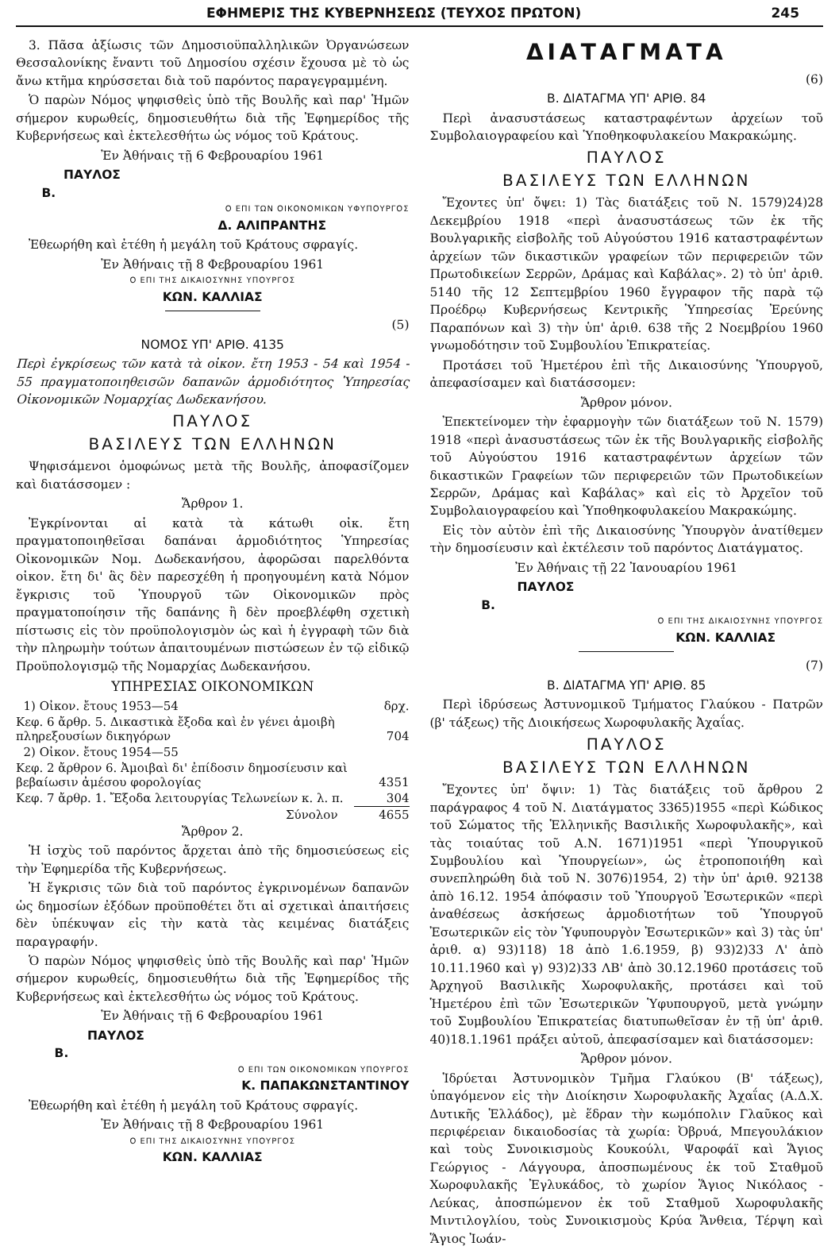ΕΦΗΜΕΡΙΣ ΤΗΣ ΚΥΒΕΡΝΗΣΕΩΣ (ΤΕΥΧΟΣ ΠΡΩΤΟΝ) 245
3. Πᾶσα ἀξίωσις τῶν Δημοσιοϋπαλληλικῶν Ὀργανώσεων Θεσσαλονίκης ἔναντι τοῦ Δημοσίου σχέσιν ἔχουσα μὲ τὸ ὡς ἄνω κτῆμα κηρύσσεται διὰ τοῦ παρόντος παραγεγραμμένη.
Ὁ παρὼν Νόμος ψηφισθεὶς ὑπὸ τῆς Βουλῆς καὶ παρ' Ἡμῶν σήμερον κυρωθείς, δημοσιευθήτω διὰ τῆς Ἐφημερίδος τῆς Κυβερνήσεως καὶ ἐκτελεσθήτω ὡς νόμος τοῦ Κράτους.
Ἐν Ἀθήναις τῇ 6 Φεβρουαρίου 1961
ΠΑΥΛΟΣ
Β.
Ο ΕΠΙ ΤΩΝ ΟΙΚΟΝΟΜΙΚΩΝ ΥΦΥΠΟΥΡΓΟΣ
Δ. ΑΛΙΠΡΑΝΤΗΣ
Ἐθεωρήθη καὶ ἐτέθη ἡ μεγάλη τοῦ Κράτους σφραγίς.
Ἐν Ἀθήναις τῇ 8 Φεβρουαρίου 1961
Ο ΕΠΙ ΤΗΣ ΔΙΚΑΙΟΣΥΝΗΣ ΥΠΟΥΡΓΟΣ
ΚΩΝ. ΚΑΛΛΙΑΣ
(5)
ΝΟΜΟΣ ΥΠ' ΑΡΙΘ. 4135
Περὶ ἐγκρίσεως τῶν κατὰ τὰ οἰκον. ἔτη 1953 - 54 καὶ 1954 - 55 πραγματοποιηθεισῶν δαπανῶν ἁρμοδιότητος Ὑπηρεσίας Οἰκονομικῶν Νομαρχίας Δωδεκανήσου.
ΠΑΥΛΟΣ
ΒΑΣΙΛΕΥΣ ΤΩΝ ΕΛΛΗΝΩΝ
Ψηφισάμενοι ὁμοφώνως μετὰ τῆς Βουλῆς, ἀποφασίζομεν καὶ διατάσσομεν :
Ἄρθρον 1.
Ἐγκρίνονται αἱ κατὰ τὰ κάτωθι οἰκ. ἔτη πραγματοποιηθεῖσαι δαπάναι ἁρμοδιότητος Ὑπηρεσίας Οἰκονομικῶν Νομ. Δωδεκανήσου, ἀφορῶσαι παρελθόντα οἰκον. ἔτη δι' ἃς δὲν παρεσχέθη ἡ προηγουμένη κατὰ Νόμον ἔγκρισις τοῦ Ὑπουργοῦ τῶν Οἰκονομικῶν πρὸς πραγματοποίησιν τῆς δαπάνης ἢ δὲν προεβλέφθη σχετικὴ πίστωσις εἰς τὸν προϋπολογισμὸν ὡς καὶ ἡ ἐγγραφὴ τῶν διὰ τὴν πληρωμὴν τούτων ἀπαιτουμένων πιστώσεων ἐν τῷ εἰδικῷ Προϋπολογισμῷ τῆς Νομαρχίας Δωδεκανήσου.
ΥΠΗΡΕΣΙΑΣ ΟΙΚΟΝΟΜΙΚΩΝ
| 1) Οἰκον. ἔτους 1953—54 | δρχ. |
| Κεφ. 6 ἄρθρ. 5. Δικαστικὰ ἔξοδα καὶ ἐν γένει ἀμοιβὴ πληρεξουσίων δικηγόρων | 704 |
| 2) Οἰκον. ἔτους 1954—55 | |
| Κεφ. 2 ἄρθρον 6. Ἀμοιβαὶ δι' ἐπίδοσιν δημοσίευσιν καὶ βεβαίωσιν ἀμέσου φορολογίας | 4351 |
| Κεφ. 7 ἄρθρ. 1. Ἔξοδα λειτουργίας Τελωνείων κ. λ. π. | 304 |
| Σύνολον | 4655 |
Ἄρθρον 2.
Ἡ ἰσχὺς τοῦ παρόντος ἄρχεται ἀπὸ τῆς δημοσιεύσεως εἰς τὴν Ἐφημερίδα τῆς Κυβερνήσεως.
Ἡ ἔγκρισις τῶν διὰ τοῦ παρόντος ἐγκρινομένων δαπανῶν ὡς δημοσίων ἐξόδων προϋποθέτει ὅτι αἱ σχετικαὶ ἀπαιτήσεις δὲν ὑπέκυψαν εἰς τὴν κατὰ τὰς κειμένας διατάξεις παραγραφήν.
Ὁ παρὼν Νόμος ψηφισθεὶς ὑπὸ τῆς Βουλῆς καὶ παρ' Ἡμῶν σήμερον κυρωθείς, δημοσιευθήτω διὰ τῆς Ἐφημερίδος τῆς Κυβερνήσεως καὶ ἐκτελεσθήτω ὡς νόμος τοῦ Κράτους.
Ἐν Ἀθήναις τῇ 6 Φεβρουαρίου 1961
ΠΑΥΛΟΣ
Β.
Ο ΕΠΙ ΤΩΝ ΟΙΚΟΝΟΜΙΚΩΝ ΥΠΟΥΡΓΟΣ
Κ. ΠΑΠΑΚΩΝΣΤΑΝΤΙΝΟΥ
Ἐθεωρήθη καὶ ἐτέθη ἡ μεγάλη τοῦ Κράτους σφραγίς.
Ἐν Ἀθήναις τῇ 8 Φεβρουαρίου 1961
Ο ΕΠΙ ΤΗΣ ΔΙΚΑΙΟΣΥΝΗΣ ΥΠΟΥΡΓΟΣ
ΚΩΝ. ΚΑΛΛΙΑΣ
ΔΙΑΤΑΓΜΑΤΑ
(6)
Β. ΔΙΑΤΑΓΜΑ ΥΠ' ΑΡΙΘ. 84
Περὶ ἀνασυστάσεως καταστραφέντων ἀρχείων τοῦ Συμβολαιογραφείου καὶ Ὑποθηκοφυλακείου Μακρακώμης.
ΠΑΥΛΟΣ
ΒΑΣΙΛΕΥΣ ΤΩΝ ΕΛΛΗΝΩΝ
Ἔχοντες ὑπ' ὄψει: 1) Τὰς διατάξεις τοῦ Ν. 1579)24)28 Δεκεμβρίου 1918 «περὶ ἀνασυστάσεως τῶν ἐκ τῆς Βουλγαρικῆς εἰσβολῆς τοῦ Αὐγούστου 1916 καταστραφέντων ἀρχείων τῶν δικαστικῶν γραφείων τῶν περιφερειῶν τῶν Πρωτοδικείων Σερρῶν, Δράμας καὶ Καβάλας». 2) τὸ ὑπ' ἀριθ. 5140 τῆς 12 Σεπτεμβρίου 1960 ἔγγραφον τῆς παρὰ τῷ Προέδρῳ Κυβερνήσεως Κεντρικῆς Ὑπηρεσίας Ἐρεύνης Παραπόνων καὶ 3) τὴν ὑπ' ἀριθ. 638 τῆς 2 Νοεμβρίου 1960 γνωμοδότησιν τοῦ Συμβουλίου Ἐπικρατείας.
Προτάσει τοῦ Ἡμετέρου ἐπὶ τῆς Δικαιοσύνης Ὑπουργοῦ, ἀπεφασίσαμεν καὶ διατάσσομεν:
Ἄρθρον μόνον.
Ἐπεκτείνομεν τὴν ἐφαρμογὴν τῶν διατάξεων τοῦ Ν. 1579) 1918 «περὶ ἀνασυστάσεως τῶν ἐκ τῆς Βουλγαρικῆς εἰσβολῆς τοῦ Αὐγούστου 1916 καταστραφέντων ἀρχείων τῶν δικαστικῶν Γραφείων τῶν περιφερειῶν τῶν Πρωτοδικείων Σερρῶν, Δράμας καὶ Καβάλας» καὶ εἰς τὸ Ἀρχεῖον τοῦ Συμβολαιογραφείου καὶ Ὑποθηκοφυλακείου Μακρακώμης.
Εἰς τὸν αὐτὸν ἐπὶ τῆς Δικαιοσύνης Ὑπουργὸν ἀνατίθεμεν τὴν δημοσίευσιν καὶ ἐκτέλεσιν τοῦ παρόντος Διατάγματος.
Ἐν Ἀθήναις τῇ 22 Ἰανουαρίου 1961
ΠΑΥΛΟΣ
Β.
Ο ΕΠΙ ΤΗΣ ΔΙΚΑΙΟΣΥΝΗΣ ΥΠΟΥΡΓΟΣ
ΚΩΝ. ΚΑΛΛΙΑΣ
(7)
Β. ΔΙΑΤΑΓΜΑ ΥΠ' ΑΡΙΘ. 85
Περὶ ἱδρύσεως Ἀστυνομικοῦ Τμήματος Γλαύκου - Πατρῶν (β' τάξεως) τῆς Διοικήσεως Χωροφυλακῆς Ἀχαΐας.
ΠΑΥΛΟΣ
ΒΑΣΙΛΕΥΣ ΤΩΝ ΕΛΛΗΝΩΝ
Ἔχοντες ὑπ' ὄψιν: 1) Τὰς διατάξεις τοῦ ἄρθρου 2 παράγραφος 4 τοῦ Ν. Διατάγματος 3365)1955 «περὶ Κώδικος τοῦ Σώματος τῆς Ἑλληνικῆς Βασιλικῆς Χωροφυλακῆς», καὶ τὰς τοιαύτας τοῦ Α.Ν. 1671)1951 «περὶ Ὑπουργικοῦ Συμβουλίου καὶ Ὑπουργείων», ὡς ἐτροποποιήθη καὶ συνεπληρώθη διὰ τοῦ Ν. 3076)1954, 2) τὴν ὑπ' ἀριθ. 92138 ἀπὸ 16.12. 1954 ἀπόφασιν τοῦ Ὑπουργοῦ Ἐσωτερικῶν «περὶ ἀναθέσεως ἀσκήσεως ἁρμοδιοτήτων τοῦ Ὑπουργοῦ Ἐσωτερικῶν εἰς τὸν Ὑφυπουργὸν Ἐσωτερικῶν» καὶ 3) τὰς ὑπ' ἀριθ. α) 93)118) 18 ἀπὸ 1.6.1959, β) 93)2)33 Λ' ἀπὸ 10.11.1960 καὶ γ) 93)2)33 ΛΒ' ἀπὸ 30.12.1960 προτάσεις τοῦ Ἀρχηγοῦ Βασιλικῆς Χωροφυλακῆς, προτάσει καὶ τοῦ Ἡμετέρου ἐπὶ τῶν Ἐσωτερικῶν Ὑφυπουργοῦ, μετὰ γνώμην τοῦ Συμβουλίου Ἐπικρατείας διατυπωθεῖσαν ἐν τῇ ὑπ' ἀριθ. 40)18.1.1961 πράξει αὐτοῦ, ἀπεφασίσαμεν καὶ διατάσσομεν:
Ἄρθρον μόνον.
Ἱδρύεται Ἀστυνομικὸν Τμῆμα Γλαύκου (Β' τάξεως), ὑπαγόμενον εἰς τὴν Διοίκησιν Χωροφυλακῆς Ἀχαΐας (Α.Δ.Χ. Δυτικῆς Ἑλλάδος), μὲ ἕδραν τὴν κωμόπολιν Γλαῦκος καὶ περιφέρειαν δικαιοδοσίας τὰ χωρία: Ὀβρυά, Μπεγουλάκιον καὶ τοὺς Συνοικισμοὺς Κουκούλι, Ψαροφάϊ καὶ Ἅγιος Γεώργιος - Λάγγουρα, ἀποσπωμένους ἐκ τοῦ Σταθμοῦ Χωροφυλακῆς Ἐγλυκάδος, τὸ χωρίον Ἅγιος Νικόλαος - Λεύκας, ἀποσπώμενον ἐκ τοῦ Σταθμοῦ Χωροφυλακῆς Μιντιλογλίου, τοὺς Συνοικισμοὺς Κρύα Ἄνθεια, Τέρψη καὶ Ἅγιος Ἰωάν-